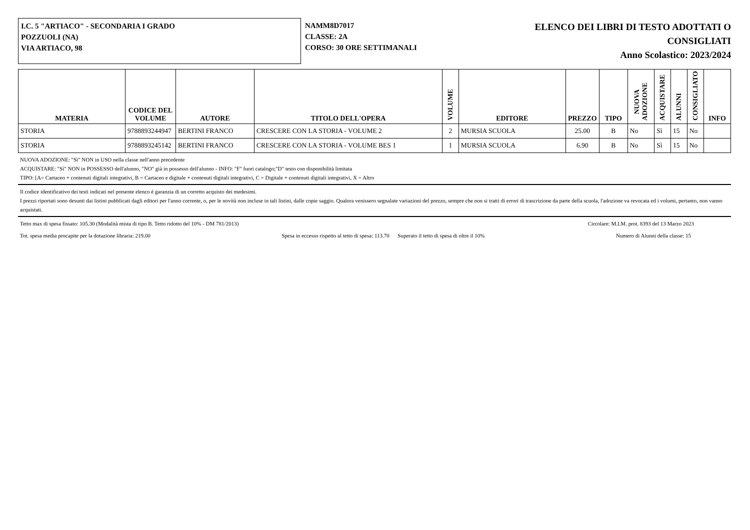I.C. 5 "ARTIACO" - SECONDARIA I GRADO
POZZUOLI (NA)
VIA ARTIACO, 98
NAMM8D7017
CLASSE: 2A
CORSO: 30 ORE SETTIMANALI
ELENCO DEI LIBRI DI TESTO ADOTTATI O
CONSIGLIATI
Anno Scolastico: 2023/2024
| MATERIA | CODICE DEL VOLUME | AUTORE | TITOLO DELL'OPERA | VOLUME | EDITORE | PREZZO | TIPO | NUOVA ADOZIONE | ACQUISTARE | ALUNNI | CONSIGLIATO | INFO |
| --- | --- | --- | --- | --- | --- | --- | --- | --- | --- | --- | --- | --- |
| STORIA | 9788893244947 | BERTINI FRANCO | CRESCERE CON LA STORIA - VOLUME 2 | 2 | MURSIA SCUOLA | 25.00 | B | No | Sì | 15 | No | |
| STORIA | 9788893245142 | BERTINI FRANCO | CRESCERE CON LA STORIA - VOLUME BES 1 | 1 | MURSIA SCUOLA | 6.90 | B | No | Sì | 15 | No | |
NUOVA ADOZIONE: "Sì" NON in USO nella classe nell'anno precedente
ACQUISTARE: "Sì" NON in POSSESSO dell'alunno, "NO" già in possesso dell'alunno - INFO: "F" fuori catalogo;"D" testo con disponibilità limitata
TIPO: [A= Cartaceo + contenuti digitali integrativi, B = Cartaceo e digitale + contenuti digitali integrativi, C = Digitale + contenuti digitali integrativi, X = Altro
Il codice identificativo dei testi indicati nel presente elenco è garanzia di un corretto acquisto dei medesimi.
I prezzi riportati sono desunti dai listini pubblicati dagli editori per l'anno corrente, o, per le novità non incluse in tali listini, dalle copie saggio. Qualora venissero segnalate variazioni del prezzo, sempre che non si tratti di errori di trascrizione da parte della scuola, l'adozione va revocata ed i volumi, pertanto, non vanno acquistati.
Tetto max di spesa fissato: 105.30 (Modalità mista di tipo B. Tetto ridotto del 10% - DM 781/2013) Circolare: M.I.M. prot. 8393 del 13 Marzo 2023
Tot. spesa media procapite per la dotazione libraria: 219.00 Spesa in eccesso rispetto al tetto di spesa: 113.70 Superato il tetto di spesa di oltre il 10% Numero di Alunni della classe: 15